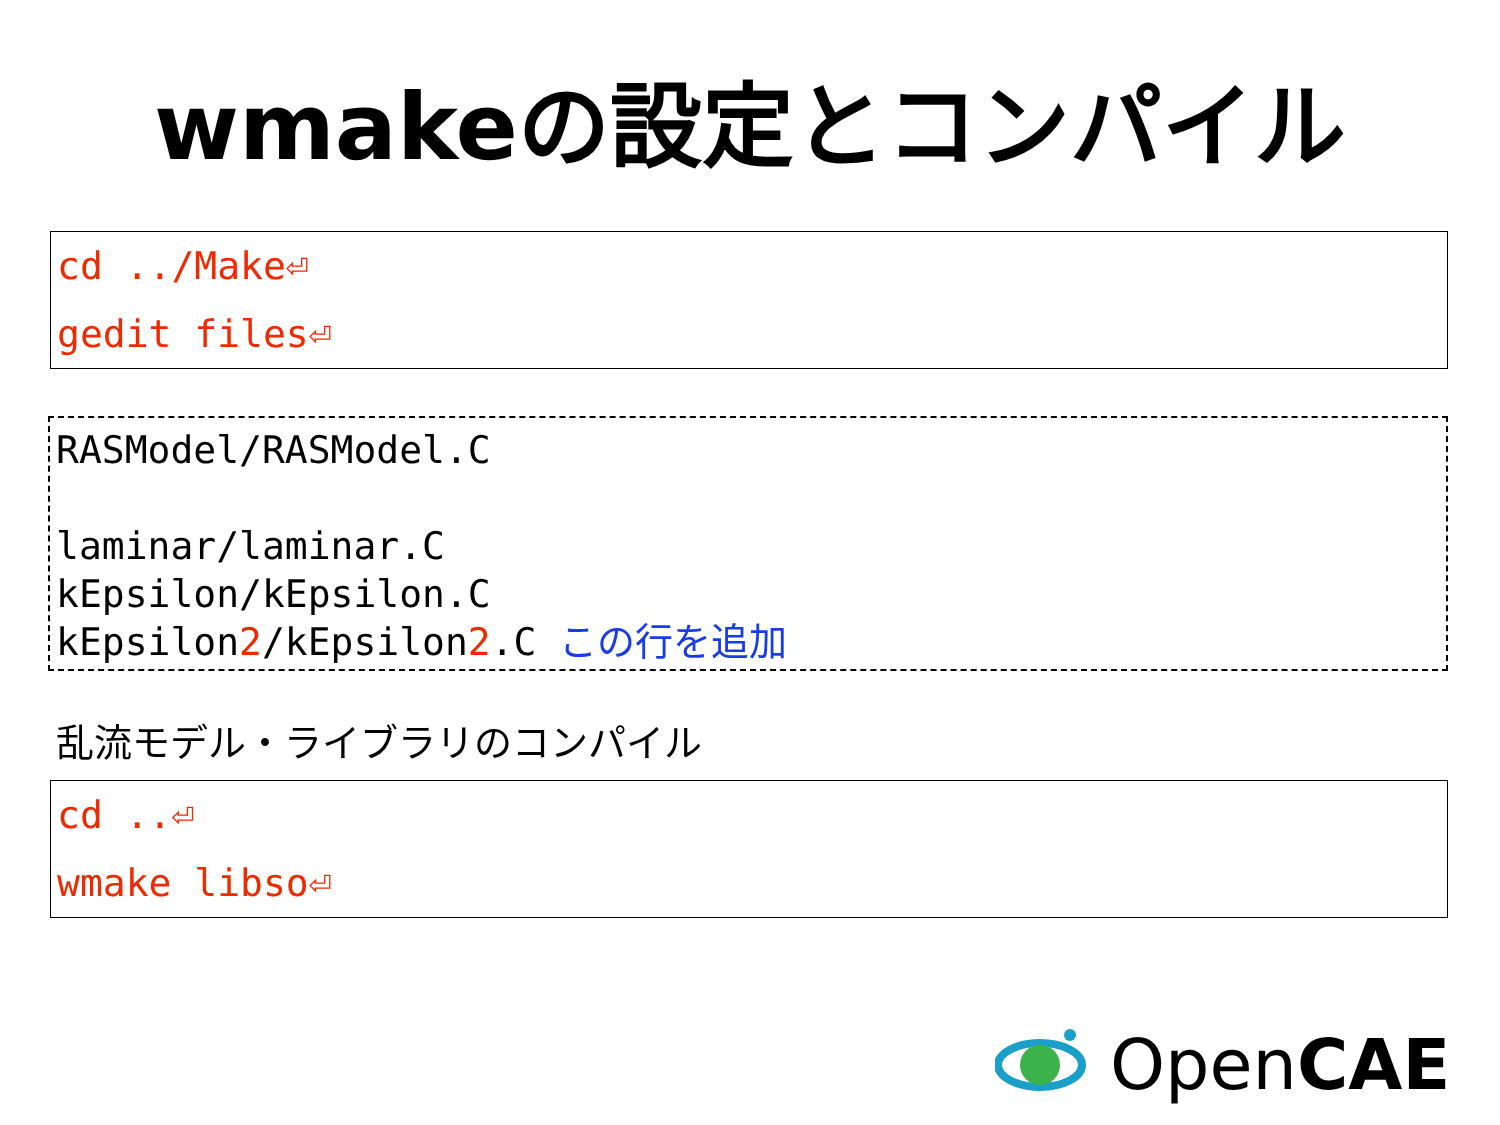wmakeの設定とコンパイル
cd ../Make⏎
gedit files⏎
RASModel/RASModel.C
laminar/laminar.C
kEpsilon/kEpsilon.C
kEpsilon2/kEpsilon2.C この行を追加
乱流モデル・ライブラリのコンパイル
cd ..⏎
wmake libso⏎
OpenCAE